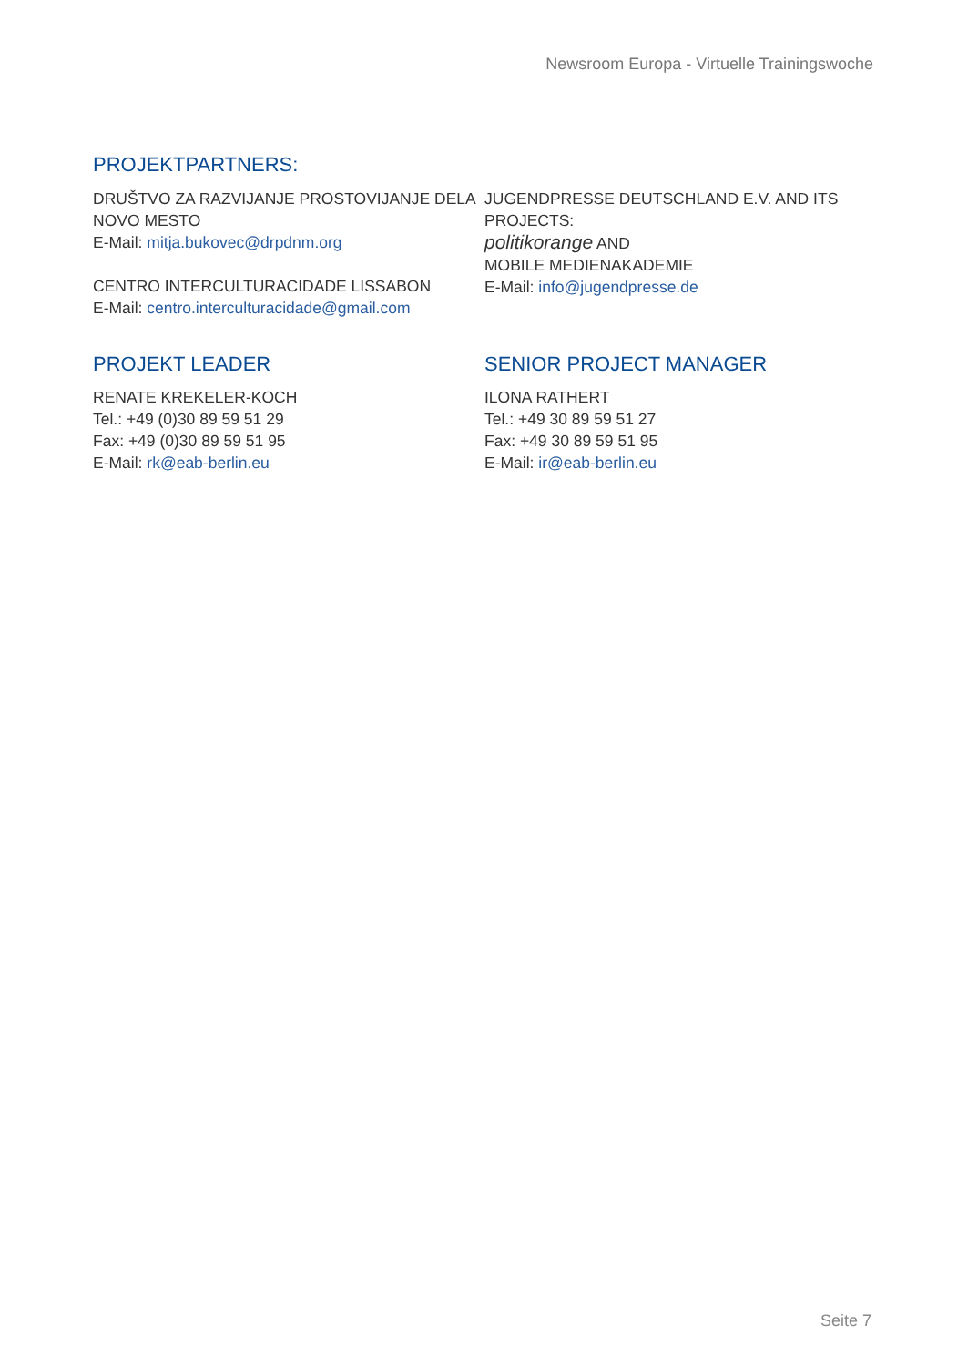Newsroom Europa - Virtuelle Trainingswoche
PROJEKTPARTNERS:
DRUŠTVO ZA RAZVIJANJE PROSTOVIJANJE DELA
NOVO MESTO
E-Mail: mitja.bukovec@drpdnm.org
CENTRO INTERCULTURACIDADE LISSABON
E-Mail: centro.interculturacidade@gmail.com
JUGENDPRESSE DEUTSCHLAND E.V. AND ITS
PROJECTS:
politikorange AND
MOBILE MEDIENAKADEMIE
E-Mail: info@jugendpresse.de
PROJEKT LEADER
RENATE KREKELER-KOCH
Tel.: +49 (0)30 89 59 51 29
Fax: +49 (0)30 89 59 51 95
E-Mail: rk@eab-berlin.eu
SENIOR PROJECT MANAGER
ILONA RATHERT
Tel.: +49 30 89 59 51 27
Fax: +49 30 89 59 51 95
E-Mail: ir@eab-berlin.eu
Seite 7